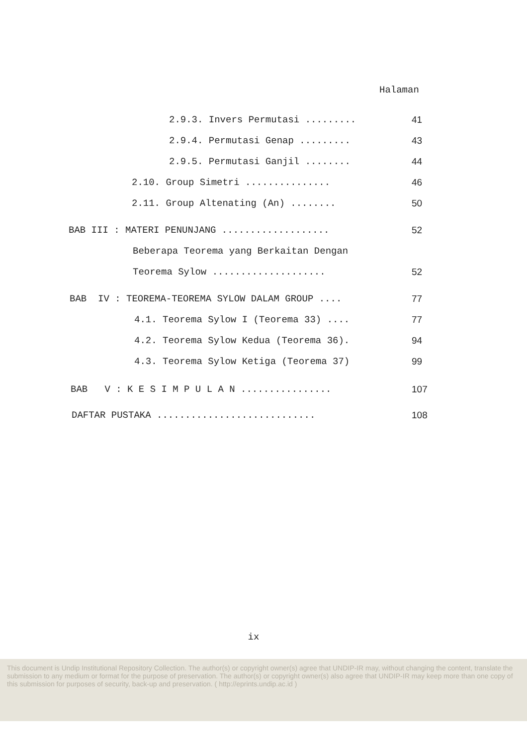Halaman
2.9.3. Invers Permutasi ......... 41
2.9.4. Permutasi Genap ......... 43
2.9.5. Permutasi Ganjil ........ 44
2.10. Group Simetri ............... 46
2.11. Group Altenating (An) ........ 50
BAB III : MATERI PENUNJANG ................... 52
Beberapa Teorema yang Berkaitan Dengan
Teorema Sylow .................... 52
BAB IV : TEOREMA-TEOREMA SYLOW DALAM GROUP .... 77
4.1. Teorema Sylow I (Teorema 33) .... 77
4.2. Teorema Sylow Kedua (Teorema 36). 94
4.3. Teorema Sylow Ketiga (Teorema 37) 99
BAB V : K E S I M P U L A N ................ 107
DAFTAR PUSTAKA ............................ 108
ix
This document is Undip Institutional Repository Collection. The author(s) or copyright owner(s) agree that UNDIP-IR may, without changing the content, translate the submission to any medium or format for the purpose of preservation. The author(s) or copyright owner(s) also agree that UNDIP-IR may keep more than one copy of this submission for purposes of security, back-up and preservation. ( http://eprints.undip.ac.id )